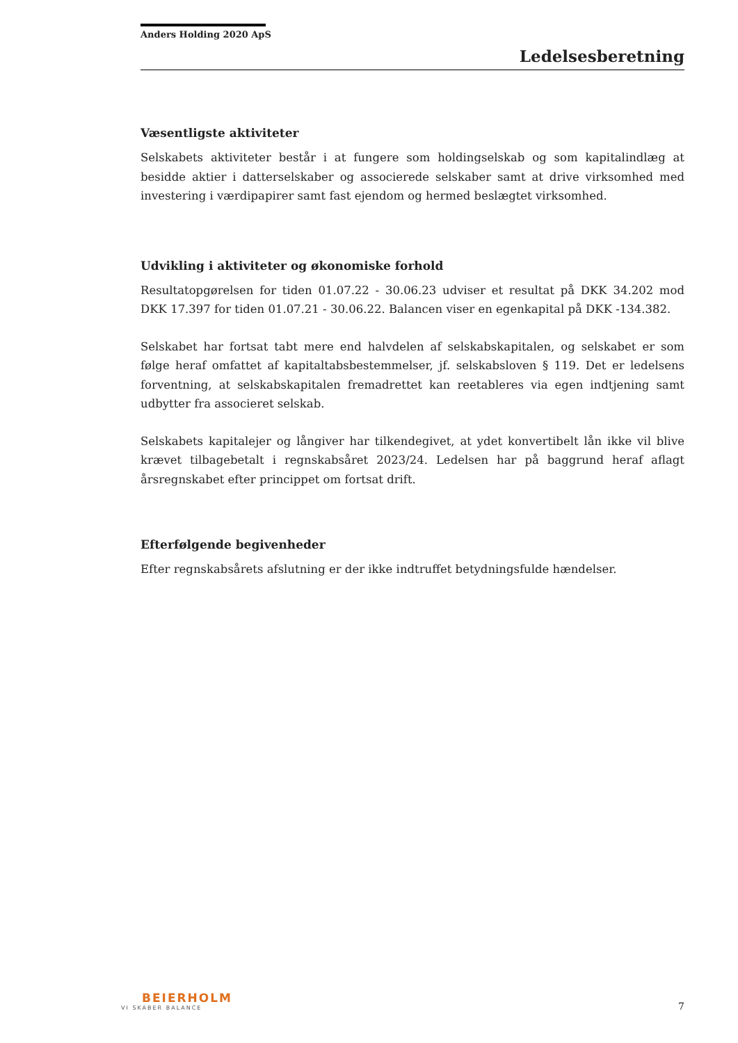Anders Holding 2020 ApS
Ledelsesberetning
Væsentligste aktiviteter
Selskabets aktiviteter består i at fungere som holdingselskab og som kapitalindlæg at besidde aktier i datterselskaber og associerede selskaber samt at drive virksomhed med investering i værdipapirer samt fast ejendom og hermed beslægtet virksomhed.
Udvikling i aktiviteter og økonomiske forhold
Resultatopgørelsen for tiden 01.07.22 - 30.06.23 udviser et resultat på DKK 34.202 mod DKK 17.397 for tiden 01.07.21 - 30.06.22. Balancen viser en egenkapital på DKK -134.382.
Selskabet har fortsat tabt mere end halvdelen af selskabskapitalen, og selskabet er som følge heraf omfattet af kapitaltabsbestemmelser, jf. selskabsloven § 119. Det er ledelsens forventning, at selskabskapitalen fremadrettet kan reetableres via egen indtjening samt udbytter fra associeret selskab.
Selskabets kapitalejer og långiver har tilkendegivet, at ydet konvertibelt lån ikke vil blive krævet tilbagebetalt i regnskabsåret 2023/24. Ledelsen har på baggrund heraf aflagt årsregnskabet efter princippet om fortsat drift.
Efterfølgende begivenheder
Efter regnskabsårets afslutning er der ikke indtruffet betydningsfulde hændelser.
BEIERHOLM
VI SKABER BALANCE
7